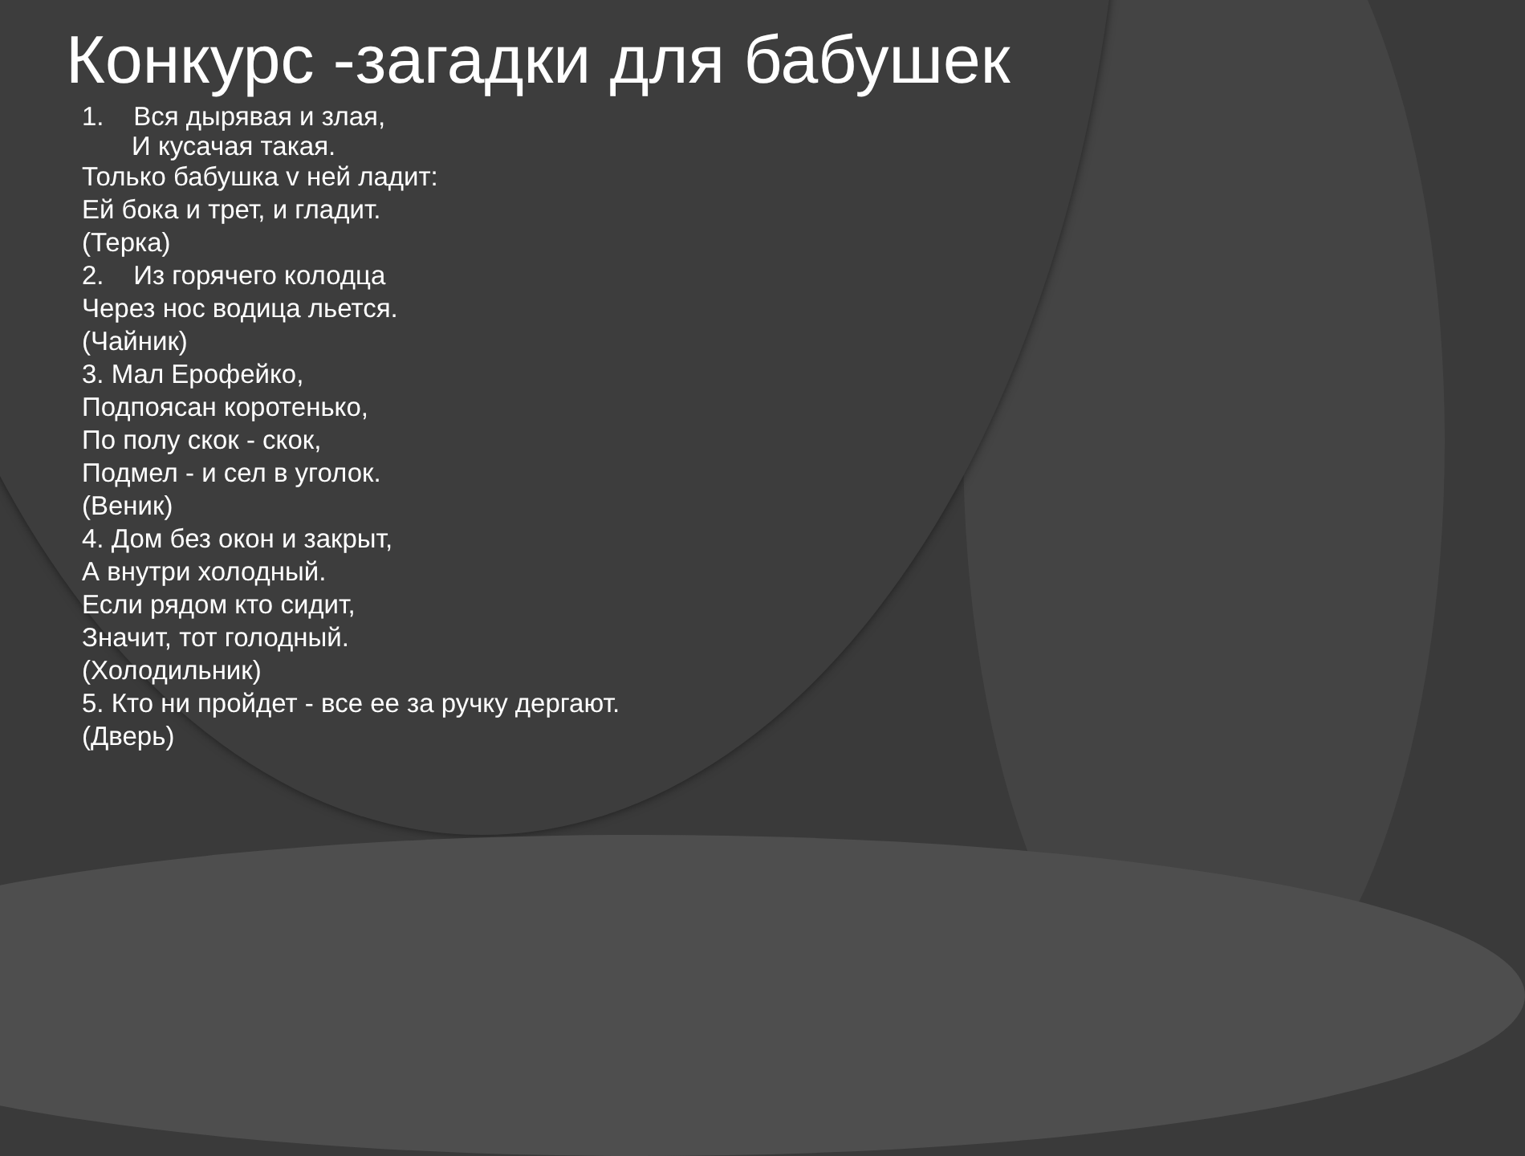Конкурс -загадки для бабушек
1. Вся дырявая и злая,
И кусачая такая.
Только бабушка v ней ладит:
Ей бока и трет, и гладит.
(Терка)
2. Из горячего колодца
Через нос водица льется.
(Чайник)
3. Мал Ерофейко,
Подпоясан коротенько,
По полу скок - скок,
Подмел - и сел в уголок.
(Веник)
4. Дом без окон и закрыт,
А внутри холодный.
Если рядом кто сидит,
Значит, тот голодный.
(Холодильник)
5. Кто ни пройдет - все ее за ручку дергают.
(Дверь)